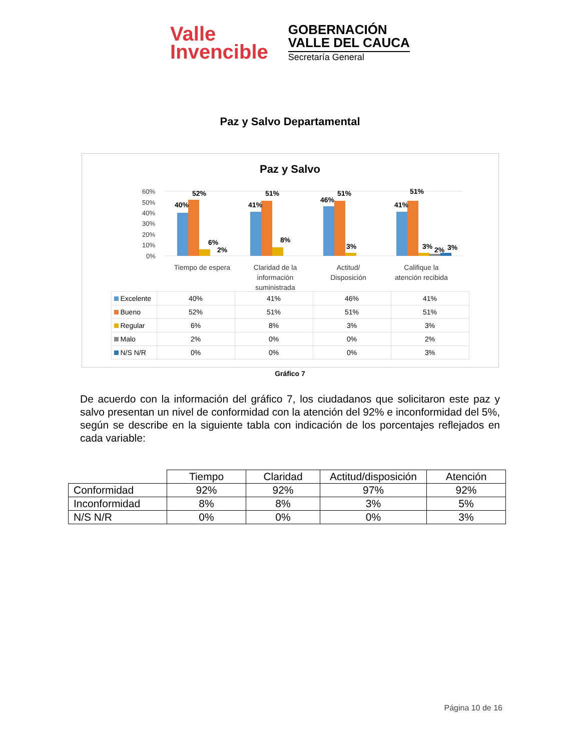Valle
Invencible
GOBERNACIÓN
VALLE DEL CAUCA
Secretaría General
Paz y Salvo Departamental
Paz y Salvo
60%
50%
40%
30%
20%
10%
0%
40%
52%
6%
2%
41%
51%
8%
46%
51%
3%
41%
51%
3%
2%
3%
Tiempo de espera
Claridad de la
información
suministrada
Actitud/
Disposición
Califique la
atención recibida
| Excelente | 40% | 41% | 46% | 41% |
| Bueno | 52% | 51% | 51% | 51% |
| Regular | 6% | 8% | 3% | 3% |
| Malo | 2% | 0% | 0% | 2% |
| N/S N/R | 0% | 0% | 0% | 3% |
Gráfico 7
De acuerdo con la información del gráfico 7, los ciudadanos que solicitaron este paz y salvo presentan un nivel de conformidad con la atención del 92% e inconformidad del 5%, según se describe en la siguiente tabla con indicación de los porcentajes reflejados en cada variable:
| | Tiempo | Claridad | Actitud/disposición | Atención |
| Conformidad | 92% | 92% | 97% | 92% |
| Inconformidad | 8% | 8% | 3% | 5% |
| N/S N/R | 0% | 0% | 0% | 3% |
Página 10 de 16